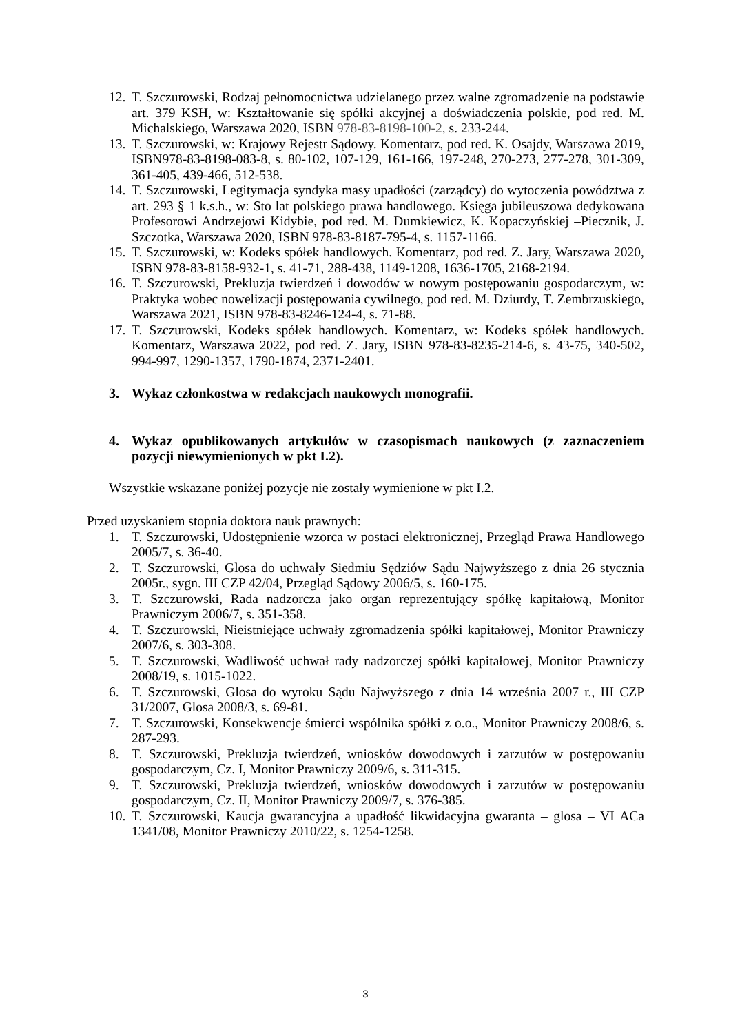12. T. Szczurowski, Rodzaj pełnomocnictwa udzielanego przez walne zgromadzenie na podstawie art. 379 KSH, w: Kształtowanie się spółki akcyjnej a doświadczenia polskie, pod red. M. Michalskiego, Warszawa 2020, ISBN 978-83-8198-100-2, s. 233-244.
13. T. Szczurowski, w: Krajowy Rejestr Sądowy. Komentarz, pod red. K. Osajdy, Warszawa 2019, ISBN978-83-8198-083-8, s. 80-102, 107-129, 161-166, 197-248, 270-273, 277-278, 301-309, 361-405, 439-466, 512-538.
14. T. Szczurowski, Legitymacja syndyka masy upadłości (zarządcy) do wytoczenia powództwa z art. 293 § 1 k.s.h., w: Sto lat polskiego prawa handlowego. Księga jubileuszowa dedykowana Profesorowi Andrzejowi Kidybie, pod red. M. Dumkiewicz, K. Kopaczyńskiej –Piecznik, J. Szczotka, Warszawa 2020, ISBN 978-83-8187-795-4, s. 1157-1166.
15. T. Szczurowski, w: Kodeks spółek handlowych. Komentarz, pod red. Z. Jary, Warszawa 2020, ISBN 978-83-8158-932-1, s. 41-71, 288-438, 1149-1208, 1636-1705, 2168-2194.
16. T. Szczurowski, Prekluzja twierdzeń i dowodów w nowym postępowaniu gospodarczym, w: Praktyka wobec nowelizacji postępowania cywilnego, pod red. M. Dziurdy, T. Zembrzuskiego, Warszawa 2021, ISBN 978-83-8246-124-4, s. 71-88.
17. T. Szczurowski, Kodeks spółek handlowych. Komentarz, w: Kodeks spółek handlowych. Komentarz, Warszawa 2022, pod red. Z. Jary, ISBN 978-83-8235-214-6, s. 43-75, 340-502, 994-997, 1290-1357, 1790-1874, 2371-2401.
3. Wykaz członkostwa w redakcjach naukowych monografii.
4. Wykaz opublikowanych artykułów w czasopismach naukowych (z zaznaczeniem pozycji niewymienionych w pkt I.2).
Wszystkie wskazane poniżej pozycje nie zostały wymienione w pkt I.2.
Przed uzyskaniem stopnia doktora nauk prawnych:
1. T. Szczurowski, Udostępnienie wzorca w postaci elektronicznej, Przegląd Prawa Handlowego 2005/7, s. 36-40.
2. T. Szczurowski, Glosa do uchwały Siedmiu Sędziów Sądu Najwyższego z dnia 26 stycznia 2005r., sygn. III CZP 42/04, Przegląd Sądowy 2006/5, s. 160-175.
3. T. Szczurowski, Rada nadzorcza jako organ reprezentujący spółkę kapitałową, Monitor Prawniczym 2006/7, s. 351-358.
4. T. Szczurowski, Nieistniejące uchwały zgromadzenia spółki kapitałowej, Monitor Prawniczy 2007/6, s. 303-308.
5. T. Szczurowski, Wadliwość uchwał rady nadzorczej spółki kapitałowej, Monitor Prawniczy 2008/19, s. 1015-1022.
6. T. Szczurowski, Glosa do wyroku Sądu Najwyższego z dnia 14 września 2007 r., III CZP 31/2007, Glosa 2008/3, s. 69-81.
7. T. Szczurowski, Konsekwencje śmierci wspólnika spółki z o.o., Monitor Prawniczy 2008/6, s. 287-293.
8. T. Szczurowski, Prekluzja twierdzeń, wniosków dowodowych i zarzutów w postępowaniu gospodarczym, Cz. I, Monitor Prawniczy 2009/6, s. 311-315.
9. T. Szczurowski, Prekluzja twierdzeń, wniosków dowodowych i zarzutów w postępowaniu gospodarczym, Cz. II, Monitor Prawniczy 2009/7, s. 376-385.
10. T. Szczurowski, Kaucja gwarancyjna a upadłość likwidacyjna gwaranta – glosa – VI ACa 1341/08, Monitor Prawniczy 2010/22, s. 1254-1258.
3